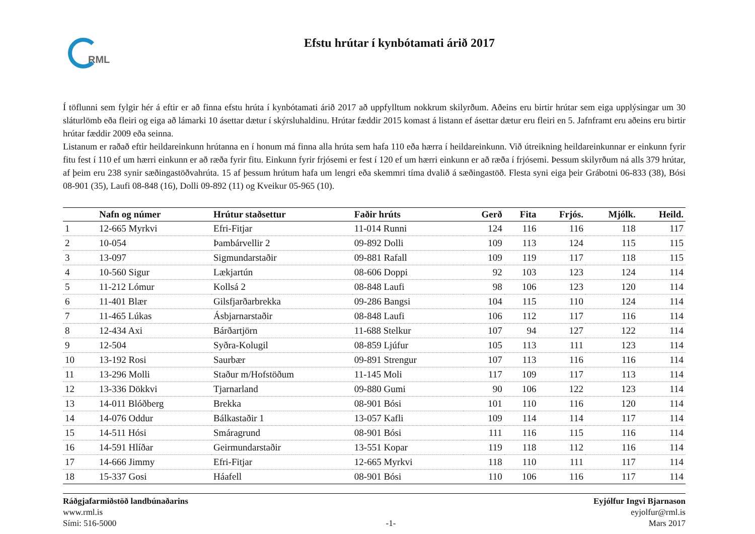RML
Efstu hrútar í kynbótamati árið 2017
Í töflunni sem fylgir hér á eftir er að finna efstu hrúta í kynbótamati árið 2017 að uppfylltum nokkrum skilyrðum. Aðeins eru birtir hrútar sem eiga upplýsingar um 30 sláturlömb eða fleiri og eiga að lámarki 10 ásettar dætur í skýrsluhaldinu. Hrútar fæddir 2015 komast á listann ef ásettar dætur eru fleiri en 5. Jafnframt eru aðeins eru birtir hrútar fæddir 2009 eða seinna.
Listanum er raðað eftir heildareinkunn hrútanna en í honum má finna alla hrúta sem hafa 110 eða hærra í heildareinkunn. Við útreikning heildareinkunnar er einkunn fyrir fitu fest í 110 ef um hærri einkunn er að ræða fyrir fitu. Einkunn fyrir frjósemi er fest í 120 ef um hærri einkunn er að ræða í frjósemi. Þessum skilyrðum ná alls 379 hrútar, af þeim eru 238 synir sæðingastöðvahrúta. 15 af þessum hrútum hafa um lengri eða skemmri tíma dvalið á sæðingastöð. Flesta syni eiga þeir Grábotni 06-833 (38), Bósi 08-901 (35), Laufi 08-848 (16), Dolli 09-892 (11) og Kveikur 05-965 (10).
| | Nafn og númer | Hrútur staðsettur | Faðir hrúts | Gerð | Fita | Frjós. | Mjólk. | Heild. |
| --- | --- | --- | --- | --- | --- | --- | --- | --- |
| 1 | 12-665 Myrkvi | Efri-Fitjar | 11-014 Runni | 124 | 116 | 116 | 118 | 117 |
| 2 | 10-054 | Þambárvellir 2 | 09-892 Dolli | 109 | 113 | 124 | 115 | 115 |
| 3 | 13-097 | Sigmundarstaðir | 09-881 Rafall | 109 | 119 | 117 | 118 | 115 |
| 4 | 10-560 Sigur | Lækjartún | 08-606 Doppi | 92 | 103 | 123 | 124 | 114 |
| 5 | 11-212 Lómur | Kollsá 2 | 08-848 Laufi | 98 | 106 | 123 | 120 | 114 |
| 6 | 11-401 Blær | Gilsfjarðarbrekka | 09-286 Bangsi | 104 | 115 | 110 | 124 | 114 |
| 7 | 11-465 Lúkas | Ásbjarnarstaðir | 08-848 Laufi | 106 | 112 | 117 | 116 | 114 |
| 8 | 12-434 Axi | Bárðartjörn | 11-688 Stelkur | 107 | 94 | 127 | 122 | 114 |
| 9 | 12-504 | Syðra-Kolugil | 08-859 Ljúfur | 105 | 113 | 111 | 123 | 114 |
| 10 | 13-192 Rosi | Saurbær | 09-891 Strengur | 107 | 113 | 116 | 116 | 114 |
| 11 | 13-296 Molli | Staður m/Hofstöðum | 11-145 Moli | 117 | 109 | 117 | 113 | 114 |
| 12 | 13-336 Dökkvi | Tjarnarland | 09-880 Gumi | 90 | 106 | 122 | 123 | 114 |
| 13 | 14-011 Blóðberg | Brekka | 08-901 Bósi | 101 | 110 | 116 | 120 | 114 |
| 14 | 14-076 Oddur | Bálkastaðir 1 | 13-057 Kafli | 109 | 114 | 114 | 117 | 114 |
| 15 | 14-511 Hósi | Smáragrund | 08-901 Bósi | 111 | 116 | 115 | 116 | 114 |
| 16 | 14-591 Hlíðar | Geirmundarstaðir | 13-551 Kopar | 119 | 118 | 112 | 116 | 114 |
| 17 | 14-666 Jimmy | Efri-Fitjar | 12-665 Myrkvi | 118 | 110 | 111 | 117 | 114 |
| 18 | 15-337 Gosi | Háafell | 08-901 Bósi | 110 | 106 | 116 | 117 | 114 |
Ráðgjafarmiðstöð landbúnaðarins
www.rml.is
Sími: 516-5000
-1- Eyjólfur Ingvi Bjarnason
eyjolfur@rml.is
Mars 2017